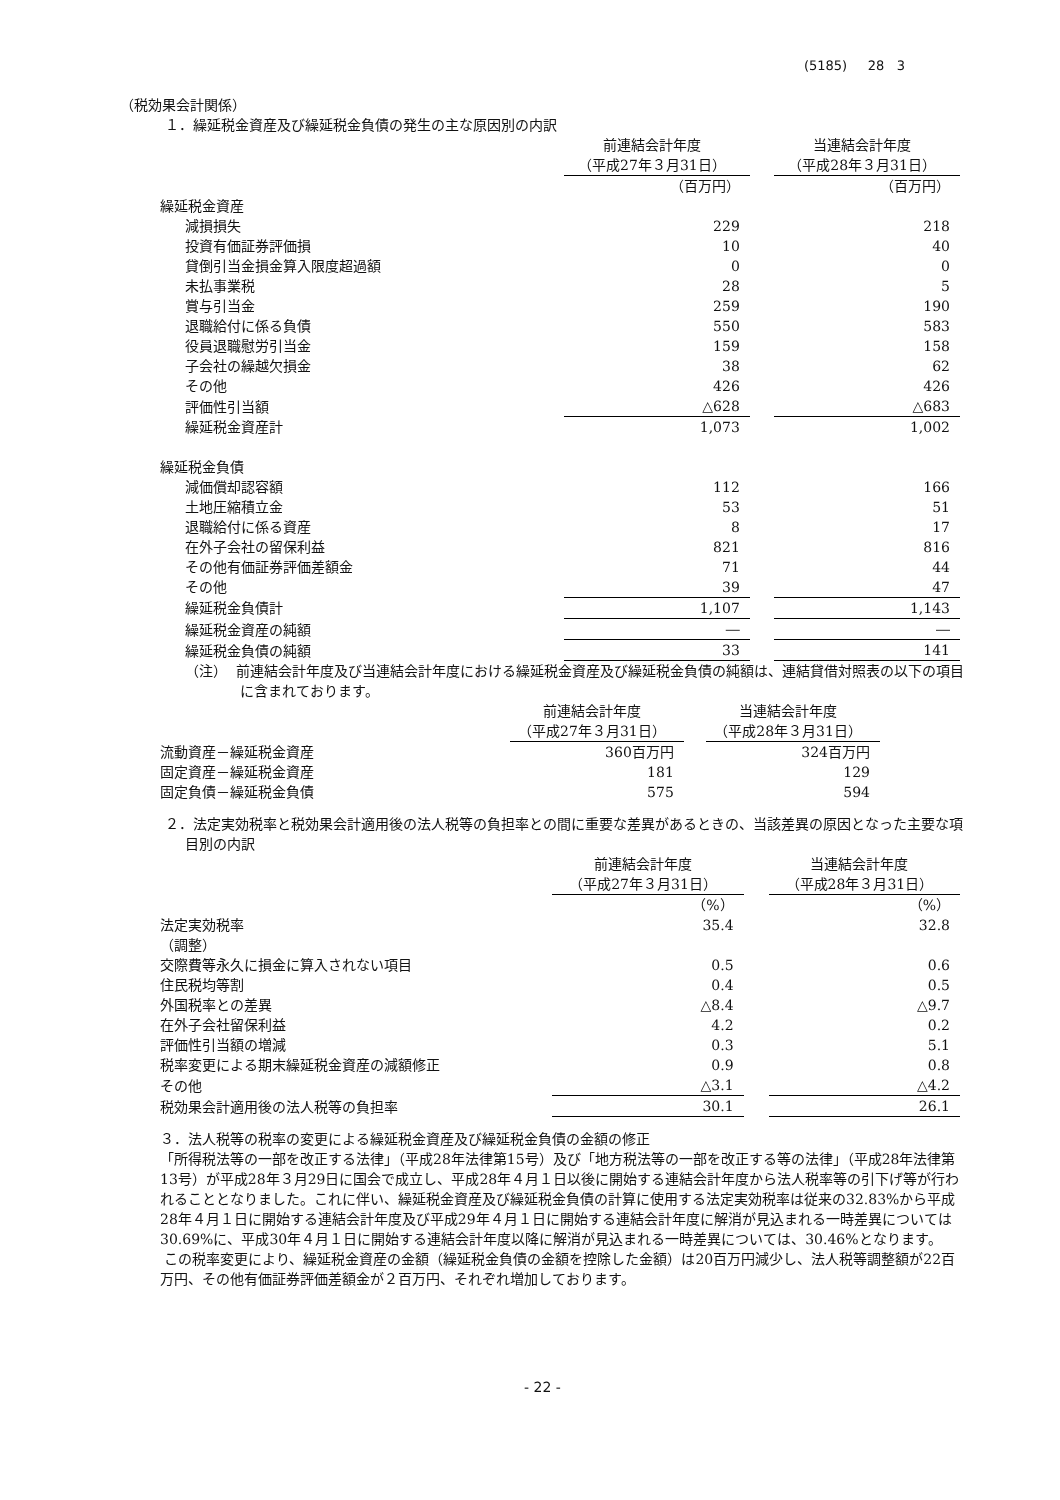(5185) 28 3
（税効果会計関係）
１．繰延税金資産及び繰延税金負債の発生の主な原因別の内訳
| | 前連結会計年度 （平成27年３月31日） | | 当連結会計年度 （平成28年３月31日） |
| | （百万円） | | （百万円） |
| 繰延税金資産 | | | |
| 減損損失 | 229 | | 218 |
| 投資有価証券評価損 | 10 | | 40 |
| 貸倒引当金損金算入限度超過額 | 0 | | 0 |
| 未払事業税 | 28 | | 5 |
| 賞与引当金 | 259 | | 190 |
| 退職給付に係る負債 | 550 | | 583 |
| 役員退職慰労引当金 | 159 | | 158 |
| 子会社の繰越欠損金 | 38 | | 62 |
| その他 | 426 | | 426 |
| 評価性引当額 | △628 | | △683 |
| 繰延税金資産計 | 1,073 | | 1,002 |
| 繰延税金負債 | | | |
| 減価償却認容額 | 112 | | 166 |
| 土地圧縮積立金 | 53 | | 51 |
| 退職給付に係る資産 | 8 | | 17 |
| 在外子会社の留保利益 | 821 | | 816 |
| その他有価証券評価差額金 | 71 | | 44 |
| その他 | 39 | | 47 |
| 繰延税金負債計 | 1,107 | | 1,143 |
| 繰延税金資産の純額 | ― | | ― |
| 繰延税金負債の純額 | 33 | | 141 |
（注） 前連結会計年度及び当連結会計年度における繰延税金資産及び繰延税金負債の純額は、連結貸借対照表の以下の項目に含まれております。
| | 前連結会計年度 （平成27年３月31日） | | 当連結会計年度 （平成28年３月31日） |
| 流動資産－繰延税金資産 | 360百万円 | | 324百万円 |
| 固定資産－繰延税金資産 | 181 | | 129 |
| 固定負債－繰延税金負債 | 575 | | 594 |
２．法定実効税率と税効果会計適用後の法人税等の負担率との間に重要な差異があるときの、当該差異の原因となった主要な項目別の内訳
| | 前連結会計年度 （平成27年３月31日） | | 当連結会計年度 （平成28年３月31日） |
| | （%） | | （%） |
| 法定実効税率 | 35.4 | | 32.8 |
| （調整） | | | |
| 交際費等永久に損金に算入されない項目 | 0.5 | | 0.6 |
| 住民税均等割 | 0.4 | | 0.5 |
| 外国税率との差異 | △8.4 | | △9.7 |
| 在外子会社留保利益 | 4.2 | | 0.2 |
| 評価性引当額の増減 | 0.3 | | 5.1 |
| 税率変更による期末繰延税金資産の減額修正 | 0.9 | | 0.8 |
| その他 | △3.1 | | △4.2 |
| 税効果会計適用後の法人税等の負担率 | 30.1 | | 26.1 |
３．法人税等の税率の変更による繰延税金資産及び繰延税金負債の金額の修正
「所得税法等の一部を改正する法律」（平成28年法律第15号）及び「地方税法等の一部を改正する等の法律」（平成28年法律第13号）が平成28年３月29日に国会で成立し、平成28年４月１日以後に開始する連結会計年度から法人税率等の引下げ等が行われることとなりました。これに伴い、繰延税金資産及び繰延税金負債の計算に使用する法定実効税率は従来の32.83%から平成28年４月１日に開始する連結会計年度及び平成29年４月１日に開始する連結会計年度に解消が見込まれる一時差異については30.69%に、平成30年４月１日に開始する連結会計年度以降に解消が見込まれる一時差異については、30.46%となります。
この税率変更により、繰延税金資産の金額（繰延税金負債の金額を控除した金額）は20百万円減少し、法人税等調整額が22百万円、その他有価証券評価差額金が２百万円、それぞれ増加しております。
- 22 -